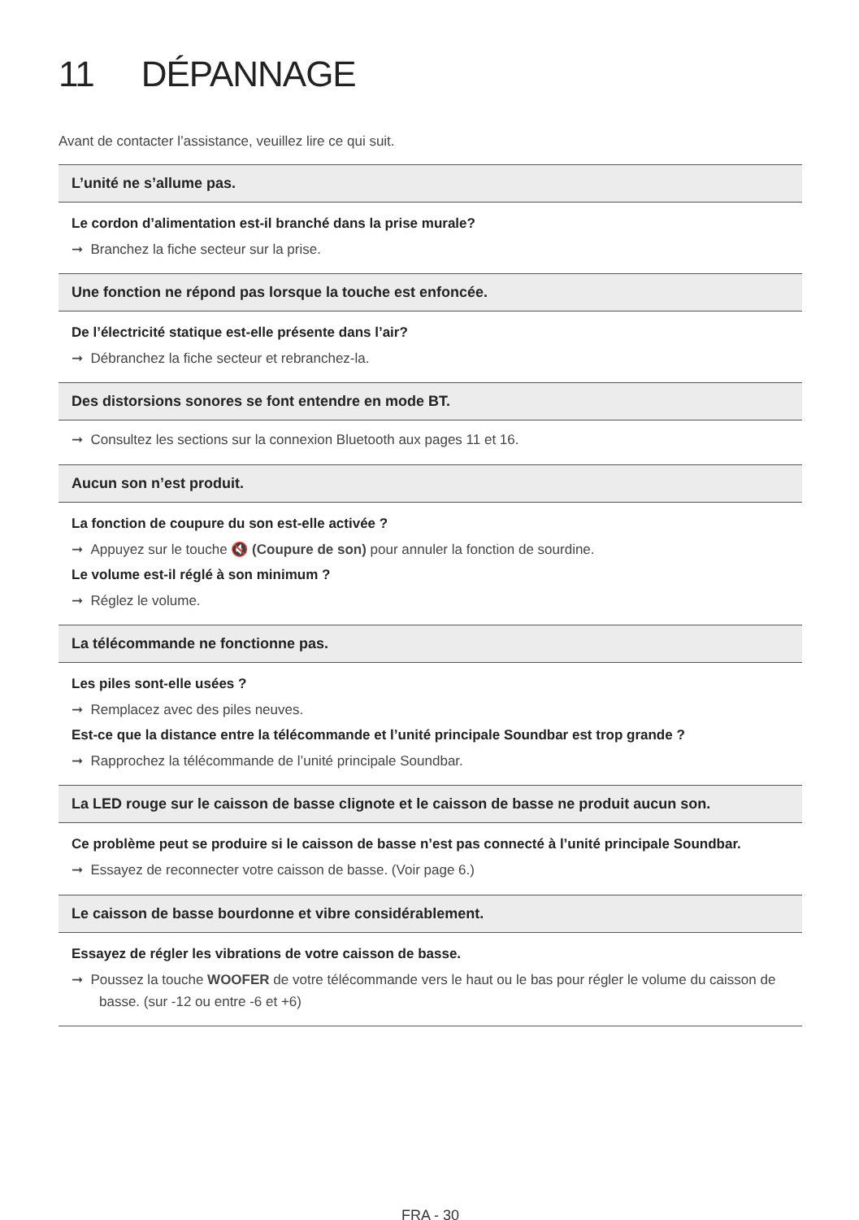11 DÉPANNAGE
Avant de contacter l’assistance, veuillez lire ce qui suit.
L’unité ne s’allume pas.
Le cordon d’alimentation est-il branché dans la prise murale?
➞ Branchez la fiche secteur sur la prise.
Une fonction ne répond pas lorsque la touche est enfoncée.
De l’électricité statique est-elle présente dans l’air?
➞ Débranchez la fiche secteur et rebranchez-la.
Des distorsions sonores se font entendre en mode BT.
➞ Consultez les sections sur la connexion Bluetooth aux pages 11 et 16.
Aucun son n’est produit.
La fonction de coupure du son est-elle activée ?
➞ Appuyez sur le touche 🔇 (Coupure de son) pour annuler la fonction de sourdine.
Le volume est-il réglé à son minimum ?
➞ Réglez le volume.
La télécommande ne fonctionne pas.
Les piles sont-elle usées ?
➞ Remplacez avec des piles neuves.
Est-ce que la distance entre la télécommande et l’unité principale Soundbar est trop grande ?
➞ Rapprochez la télécommande de l’unité principale Soundbar.
La LED rouge sur le caisson de basse clignote et le caisson de basse ne produit aucun son.
Ce problème peut se produire si le caisson de basse n’est pas connecté à l’unité principale Soundbar.
➞ Essayez de reconnecter votre caisson de basse. (Voir page 6.)
Le caisson de basse bourdonne et vibre considérablement.
Essayez de régler les vibrations de votre caisson de basse.
➞ Poussez la touche WOOFER de votre télécommande vers le haut ou le bas pour régler le volume du caisson de basse. (sur -12 ou entre -6 et +6)
FRA - 30